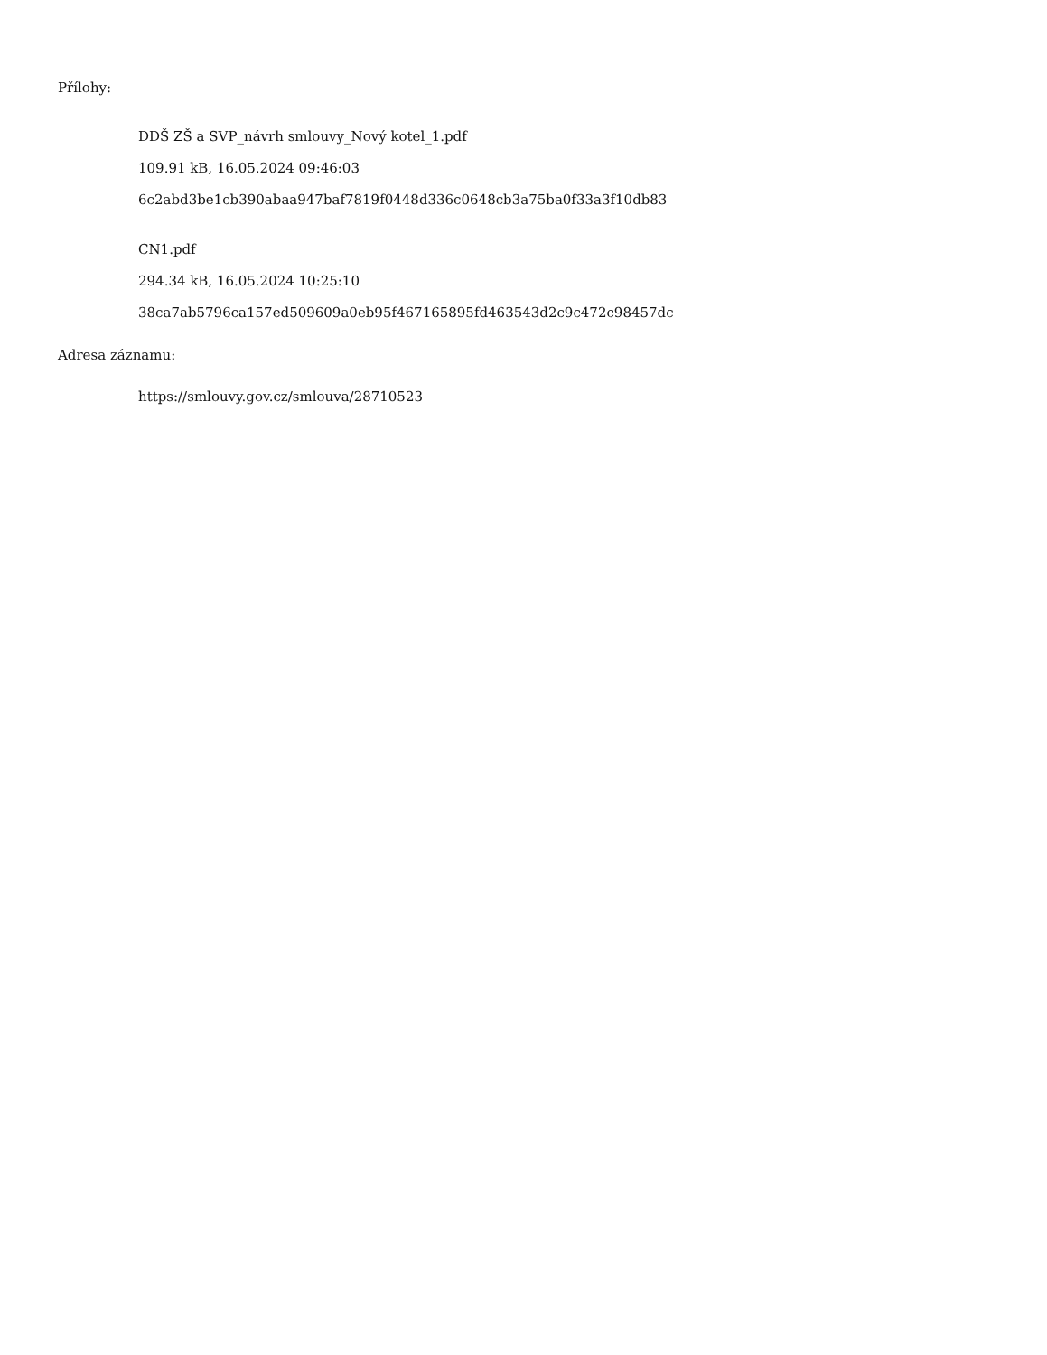Přílohy:
DDŠ ZŠ a SVP_návrh smlouvy_Nový kotel_1.pdf
109.91 kB, 16.05.2024 09:46:03
6c2abd3be1cb390abaa947baf7819f0448d336c0648cb3a75ba0f33a3f10db83
CN1.pdf
294.34 kB, 16.05.2024 10:25:10
38ca7ab5796ca157ed509609a0eb95f467165895fd463543d2c9c472c98457dc
Adresa záznamu:
https://smlouvy.gov.cz/smlouva/28710523